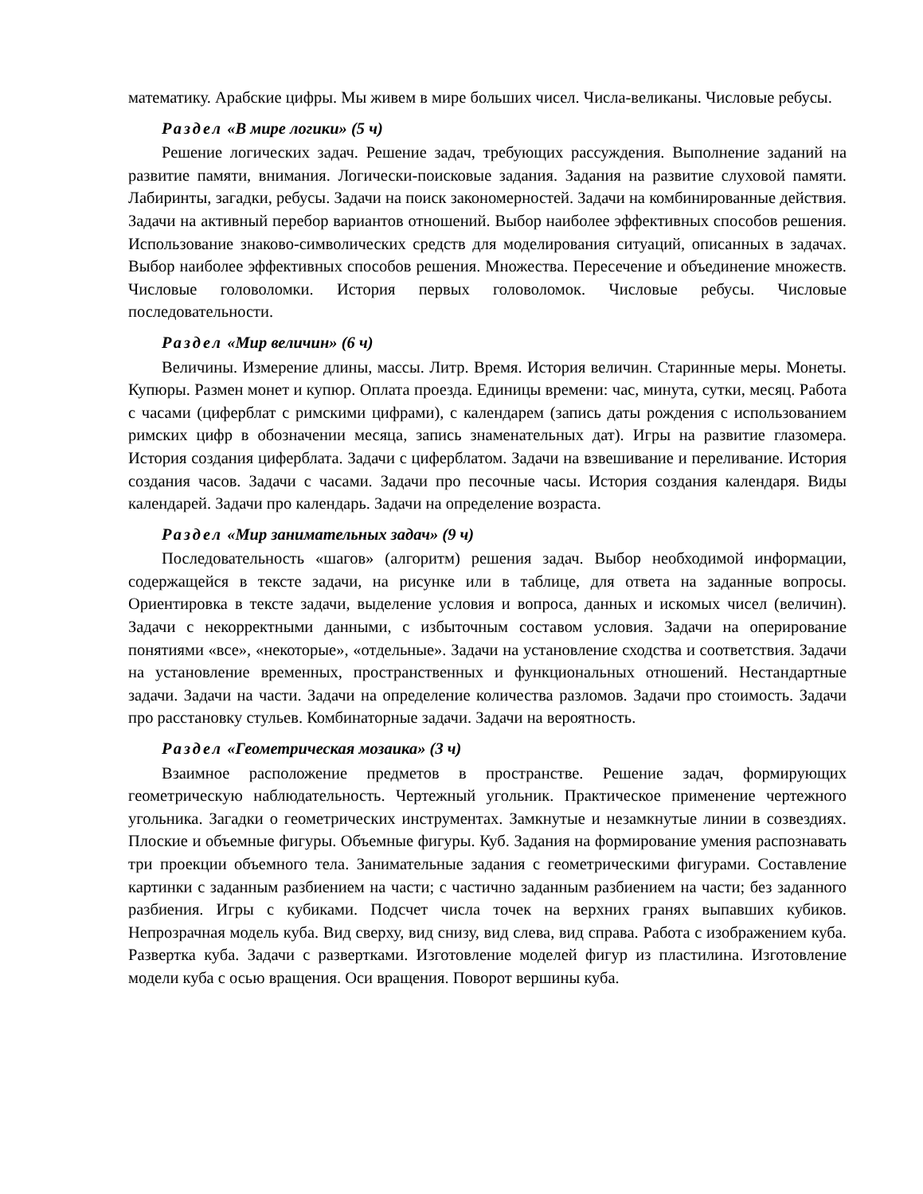математику. Арабские цифры. Мы живем в мире больших чисел. Числа-великаны. Числовые ребусы.
Раздел «В мире логики» (5 ч)
Решение логических задач. Решение задач, требующих рассуждения. Выполнение заданий на развитие памяти, внимания. Логически-поисковые задания. Задания на развитие слуховой памяти. Лабиринты, загадки, ребусы. Задачи на поиск закономерностей. Задачи на комбинированные действия. Задачи на активный перебор вариантов отношений. Выбор наиболее эффективных способов решения. Использование знаково-символических средств для моделирования ситуаций, описанных в задачах. Выбор наиболее эффективных способов решения. Множества. Пересечение и объединение множеств. Числовые головоломки. История первых головоломок. Числовые ребусы. Числовые последовательности.
Раздел «Мир величин» (6 ч)
Величины. Измерение длины, массы. Литр. Время. История величин. Старинные меры. Монеты. Купюры. Размен монет и купюр. Оплата проезда. Единицы времени: час, минута, сутки, месяц. Работа с часами (циферблат с римскими цифрами), с календарем (запись даты рождения с использованием римских цифр в обозначении месяца, запись знаменательных дат). Игры на развитие глазомера. История создания циферблата. Задачи с циферблатом. Задачи на взвешивание и переливание. История создания часов. Задачи с часами. Задачи про песочные часы. История создания календаря. Виды календарей. Задачи про календарь. Задачи на определение возраста.
Раздел «Мир занимательных задач» (9 ч)
Последовательность «шагов» (алгоритм) решения задач. Выбор необходимой информации, содержащейся в тексте задачи, на рисунке или в таблице, для ответа на заданные вопросы. Ориентировка в тексте задачи, выделение условия и вопроса, данных и искомых чисел (величин). Задачи с некорректными данными, с избыточным составом условия. Задачи на оперирование понятиями «все», «некоторые», «отдельные». Задачи на установление сходства и соответствия. Задачи на установление временных, пространственных и функциональных отношений. Нестандартные задачи. Задачи на части. Задачи на определение количества разломов. Задачи про стоимость. Задачи про расстановку стульев. Комбинаторные задачи. Задачи на вероятность.
Раздел «Геометрическая мозаика» (3 ч)
Взаимное расположение предметов в пространстве. Решение задач, формирующих геометрическую наблюдательность. Чертежный угольник. Практическое применение чертежного угольника. Загадки о геометрических инструментах. Замкнутые и незамкнутые линии в созвездиях. Плоские и объемные фигуры. Объемные фигуры. Куб. Задания на формирование умения распознавать три проекции объемного тела. Занимательные задания с геометрическими фигурами. Составление картинки с заданным разбиением на части; с частично заданным разбиением на части; без заданного разбиения. Игры с кубиками. Подсчет числа точек на верхних гранях выпавших кубиков. Непрозрачная модель куба. Вид сверху, вид снизу, вид слева, вид справа. Работа с изображением куба. Развертка куба. Задачи с развертками. Изготовление моделей фигур из пластилина. Изготовление модели куба с осью вращения. Оси вращения. Поворот вершины куба.